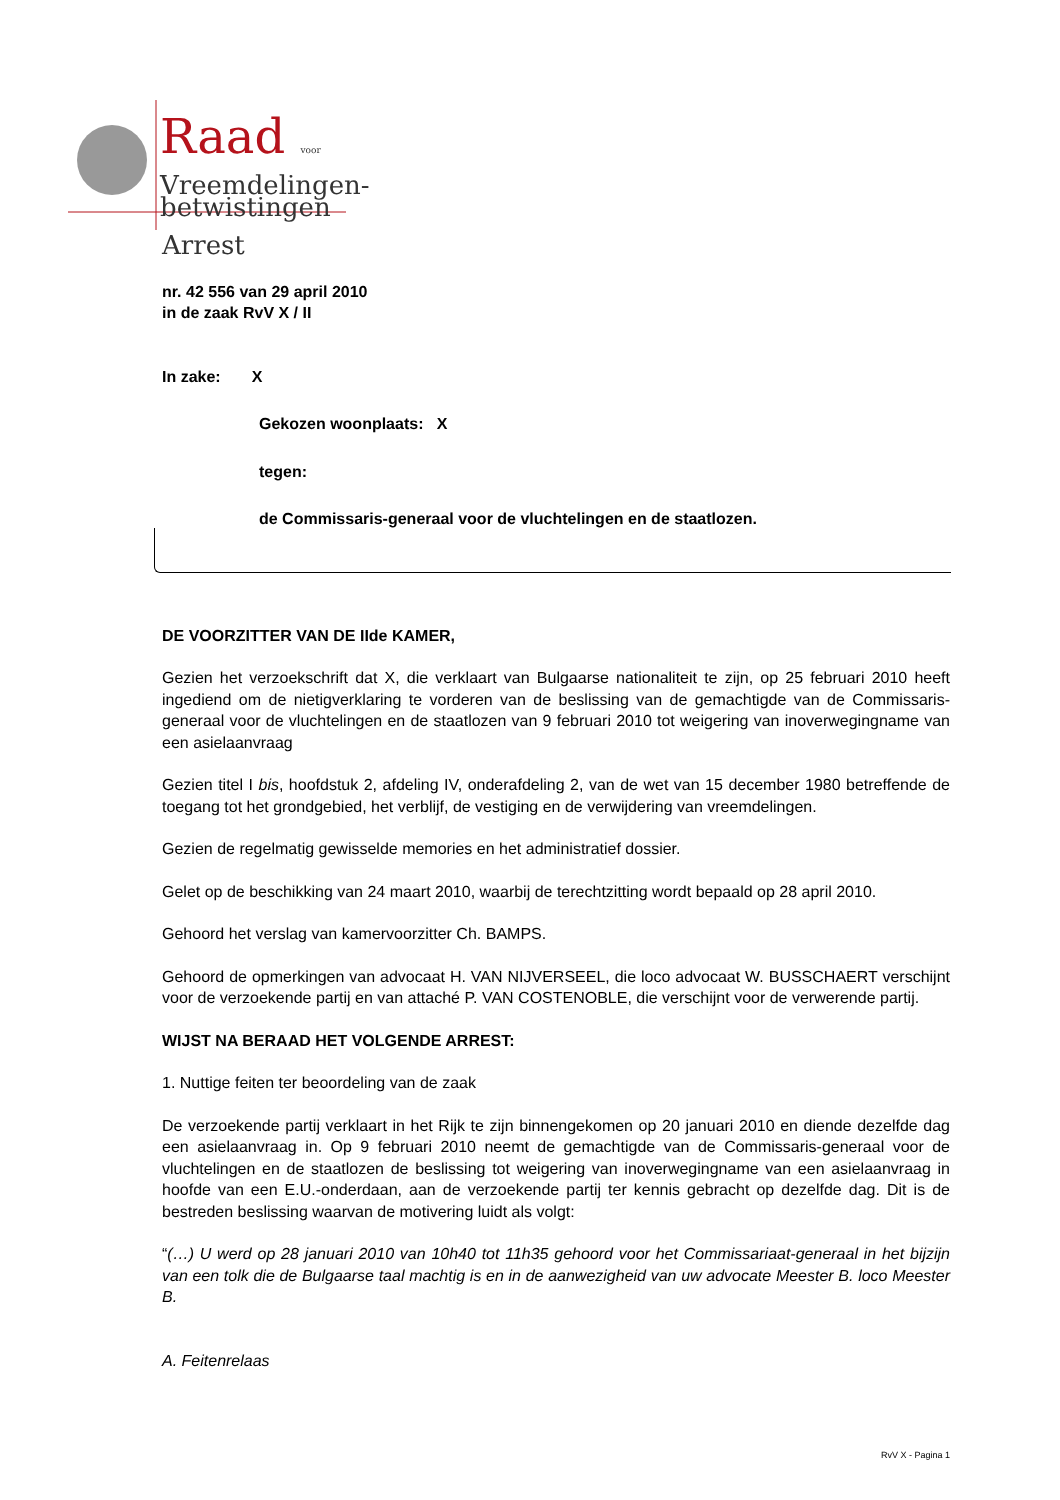Raad voor
Vreemdelingen-
betwistingen
Arrest
nr. 42 556 van 29 april 2010
in de zaak RvV X / II
In zake: X
Gekozen woonplaats: X
tegen:
de Commissaris-generaal voor de vluchtelingen en de staatlozen.
DE VOORZITTER VAN DE IIde KAMER,
Gezien het verzoekschrift dat X, die verklaart van Bulgaarse nationaliteit te zijn, op 25 februari 2010 heeft ingediend om de nietigverklaring te vorderen van de beslissing van de gemachtigde van de Commissaris-generaal voor de vluchtelingen en de staatlozen van 9 februari 2010 tot weigering van inoverwegingname van een asielaanvraag
Gezien titel I bis, hoofdstuk 2, afdeling IV, onderafdeling 2, van de wet van 15 december 1980 betreffende de toegang tot het grondgebied, het verblijf, de vestiging en de verwijdering van vreemdelingen.
Gezien de regelmatig gewisselde memories en het administratief dossier.
Gelet op de beschikking van 24 maart 2010, waarbij de terechtzitting wordt bepaald op 28 april 2010.
Gehoord het verslag van kamervoorzitter Ch. BAMPS.
Gehoord de opmerkingen van advocaat H. VAN NIJVERSEEL, die loco advocaat W. BUSSCHAERT verschijnt voor de verzoekende partij en van attaché P. VAN COSTENOBLE, die verschijnt voor de verwerende partij.
WIJST NA BERAAD HET VOLGENDE ARREST:
1. Nuttige feiten ter beoordeling van de zaak
De verzoekende partij verklaart in het Rijk te zijn binnengekomen op 20 januari 2010 en diende dezelfde dag een asielaanvraag in. Op 9 februari 2010 neemt de gemachtigde van de Commissaris-generaal voor de vluchtelingen en de staatlozen de beslissing tot weigering van inoverwegingname van een asielaanvraag in hoofde van een E.U.-onderdaan, aan de verzoekende partij ter kennis gebracht op dezelfde dag. Dit is de bestreden beslissing waarvan de motivering luidt als volgt:
“(…) U werd op 28 januari 2010 van 10h40 tot 11h35 gehoord voor het Commissariaat-generaal in het bijzijn van een tolk die de Bulgaarse taal machtig is en in de aanwezigheid van uw advocate Meester B. loco Meester B.
A. Feitenrelaas
RvV X - Pagina 1